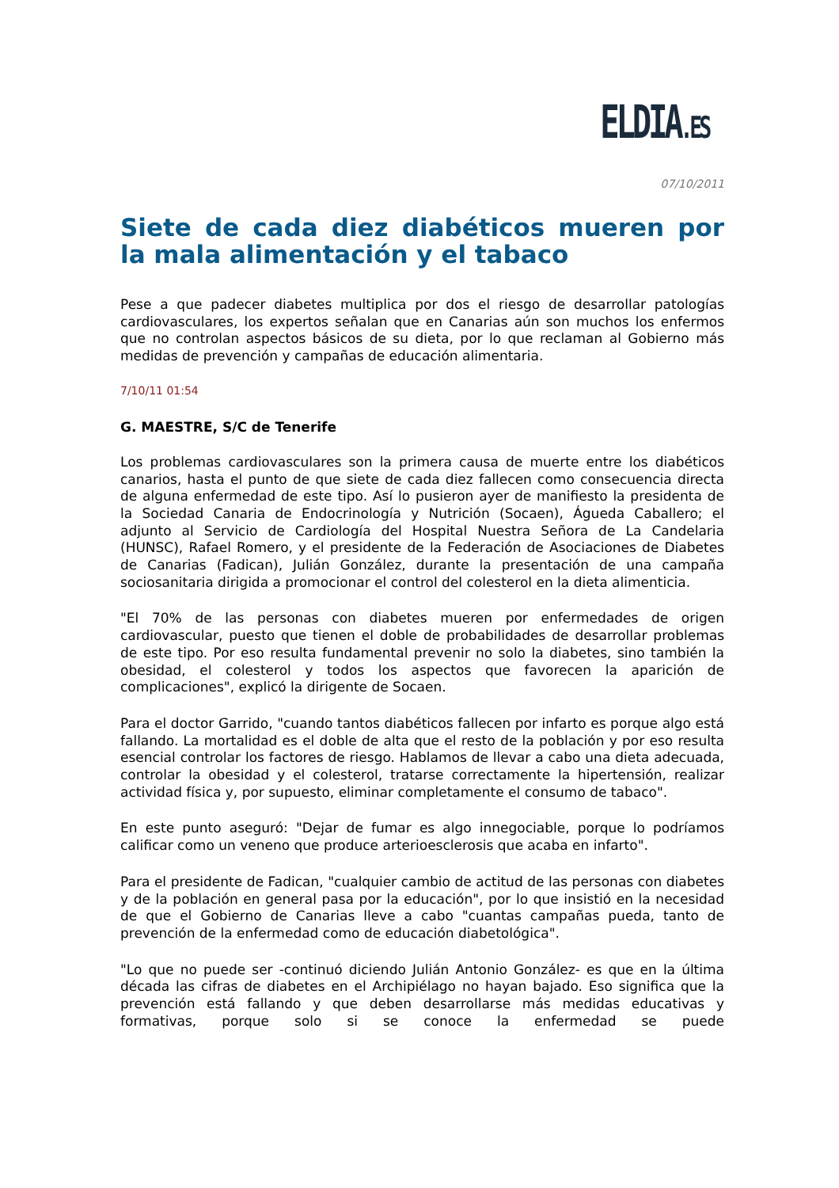ELDIA.ES
07/10/2011
Siete de cada diez diabéticos mueren por la mala alimentación y el tabaco
Pese a que padecer diabetes multiplica por dos el riesgo de desarrollar patologías cardiovasculares, los expertos señalan que en Canarias aún son muchos los enfermos que no controlan aspectos básicos de su dieta, por lo que reclaman al Gobierno más medidas de prevención y campañas de educación alimentaria.
7/10/11 01:54
G. MAESTRE, S/C de Tenerife
Los problemas cardiovasculares son la primera causa de muerte entre los diabéticos canarios, hasta el punto de que siete de cada diez fallecen como consecuencia directa de alguna enfermedad de este tipo. Así lo pusieron ayer de manifiesto la presidenta de la Sociedad Canaria de Endocrinología y Nutrición (Socaen), Águeda Caballero; el adjunto al Servicio de Cardiología del Hospital Nuestra Señora de La Candelaria (HUNSC), Rafael Romero, y el presidente de la Federación de Asociaciones de Diabetes de Canarias (Fadican), Julián González, durante la presentación de una campaña sociosanitaria dirigida a promocionar el control del colesterol en la dieta alimenticia.
"El 70% de las personas con diabetes mueren por enfermedades de origen cardiovascular, puesto que tienen el doble de probabilidades de desarrollar problemas de este tipo. Por eso resulta fundamental prevenir no solo la diabetes, sino también la obesidad, el colesterol y todos los aspectos que favorecen la aparición de complicaciones", explicó la dirigente de Socaen.
Para el doctor Garrido, "cuando tantos diabéticos fallecen por infarto es porque algo está fallando. La mortalidad es el doble de alta que el resto de la población y por eso resulta esencial controlar los factores de riesgo. Hablamos de llevar a cabo una dieta adecuada, controlar la obesidad y el colesterol, tratarse correctamente la hipertensión, realizar actividad física y, por supuesto, eliminar completamente el consumo de tabaco".
En este punto aseguró: "Dejar de fumar es algo innegociable, porque lo podríamos calificar como un veneno que produce arterioesclerosis que acaba en infarto".
Para el presidente de Fadican, "cualquier cambio de actitud de las personas con diabetes y de la población en general pasa por la educación", por lo que insistió en la necesidad de que el Gobierno de Canarias lleve a cabo "cuantas campañas pueda, tanto de prevención de la enfermedad como de educación diabetológica".
"Lo que no puede ser -continuó diciendo Julián Antonio González- es que en la última década las cifras de diabetes en el Archipiélago no hayan bajado. Eso significa que la prevención está fallando y que deben desarrollarse más medidas educativas y formativas, porque solo si se conoce la enfermedad se puede